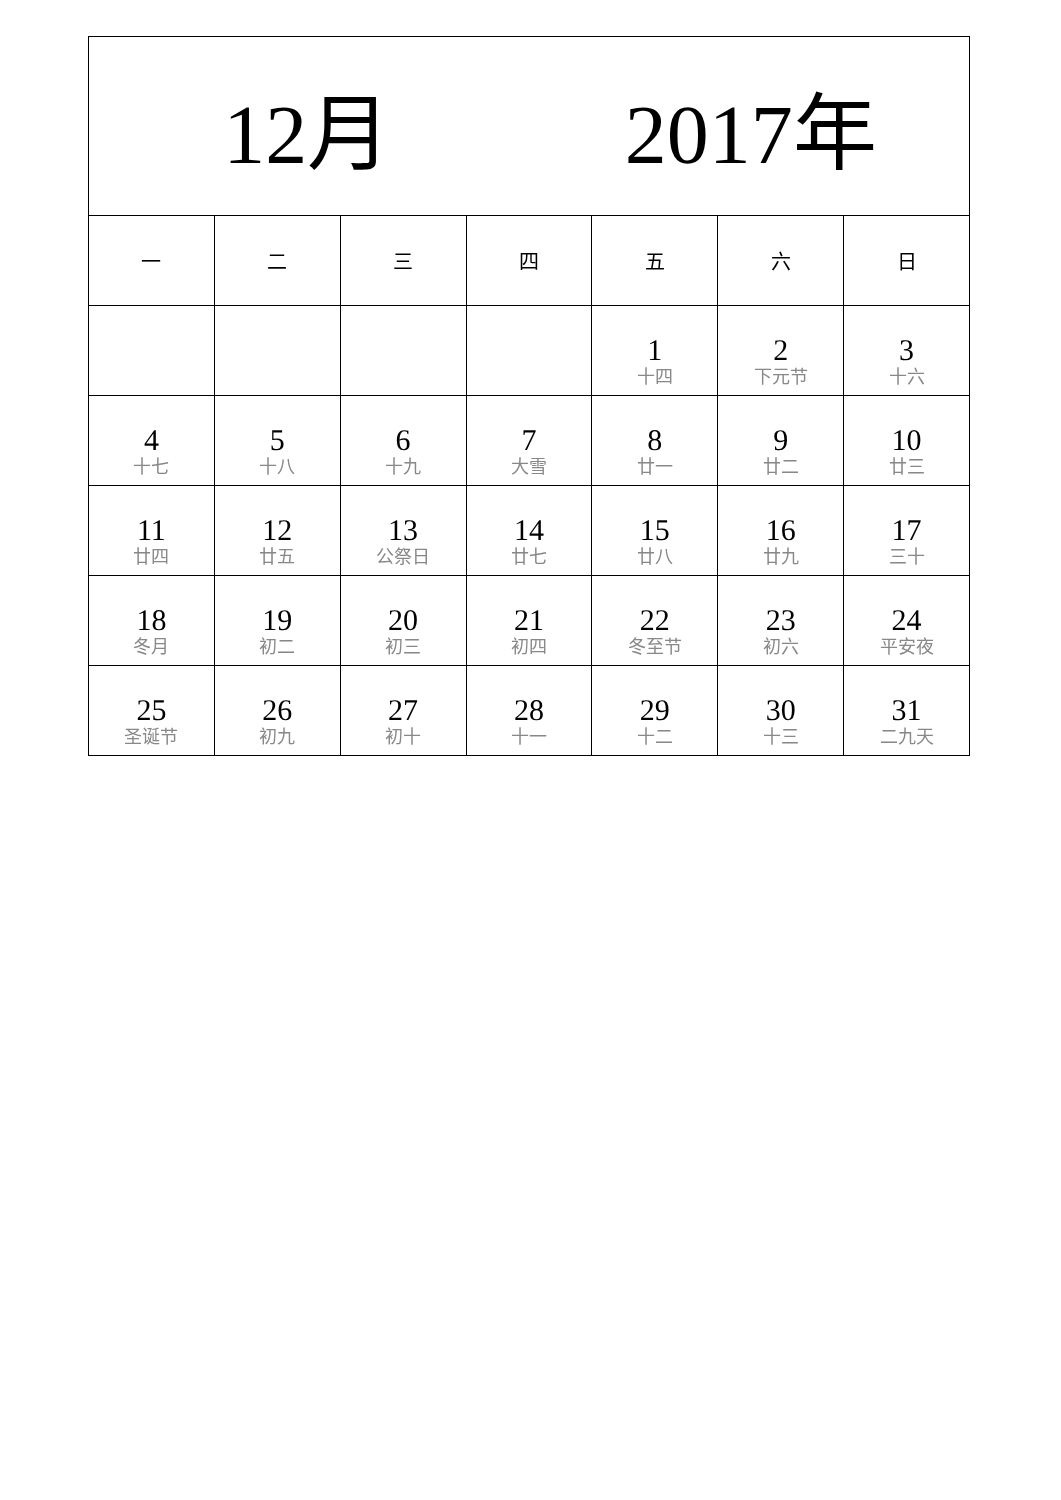| 12月 2017年 | | | | | | |
| --- | --- | --- | --- | --- | --- | --- |
| 一 | 二 | 三 | 四 | 五 | 六 | 日 |
| | | | | 1 十四 | 2 下元节 | 3 十六 |
| 4 十七 | 5 十八 | 6 十九 | 7 大雪 | 8 廿一 | 9 廿二 | 10 廿三 |
| 11 廿四 | 12 廿五 | 13 公祭日 | 14 廿七 | 15 廿八 | 16 廿九 | 17 三十 |
| 18 冬月 | 19 初二 | 20 初三 | 21 初四 | 22 冬至节 | 23 初六 | 24 平安夜 |
| 25 圣诞节 | 26 初九 | 27 初十 | 28 十一 | 29 十二 | 30 十三 | 31 二九天 |